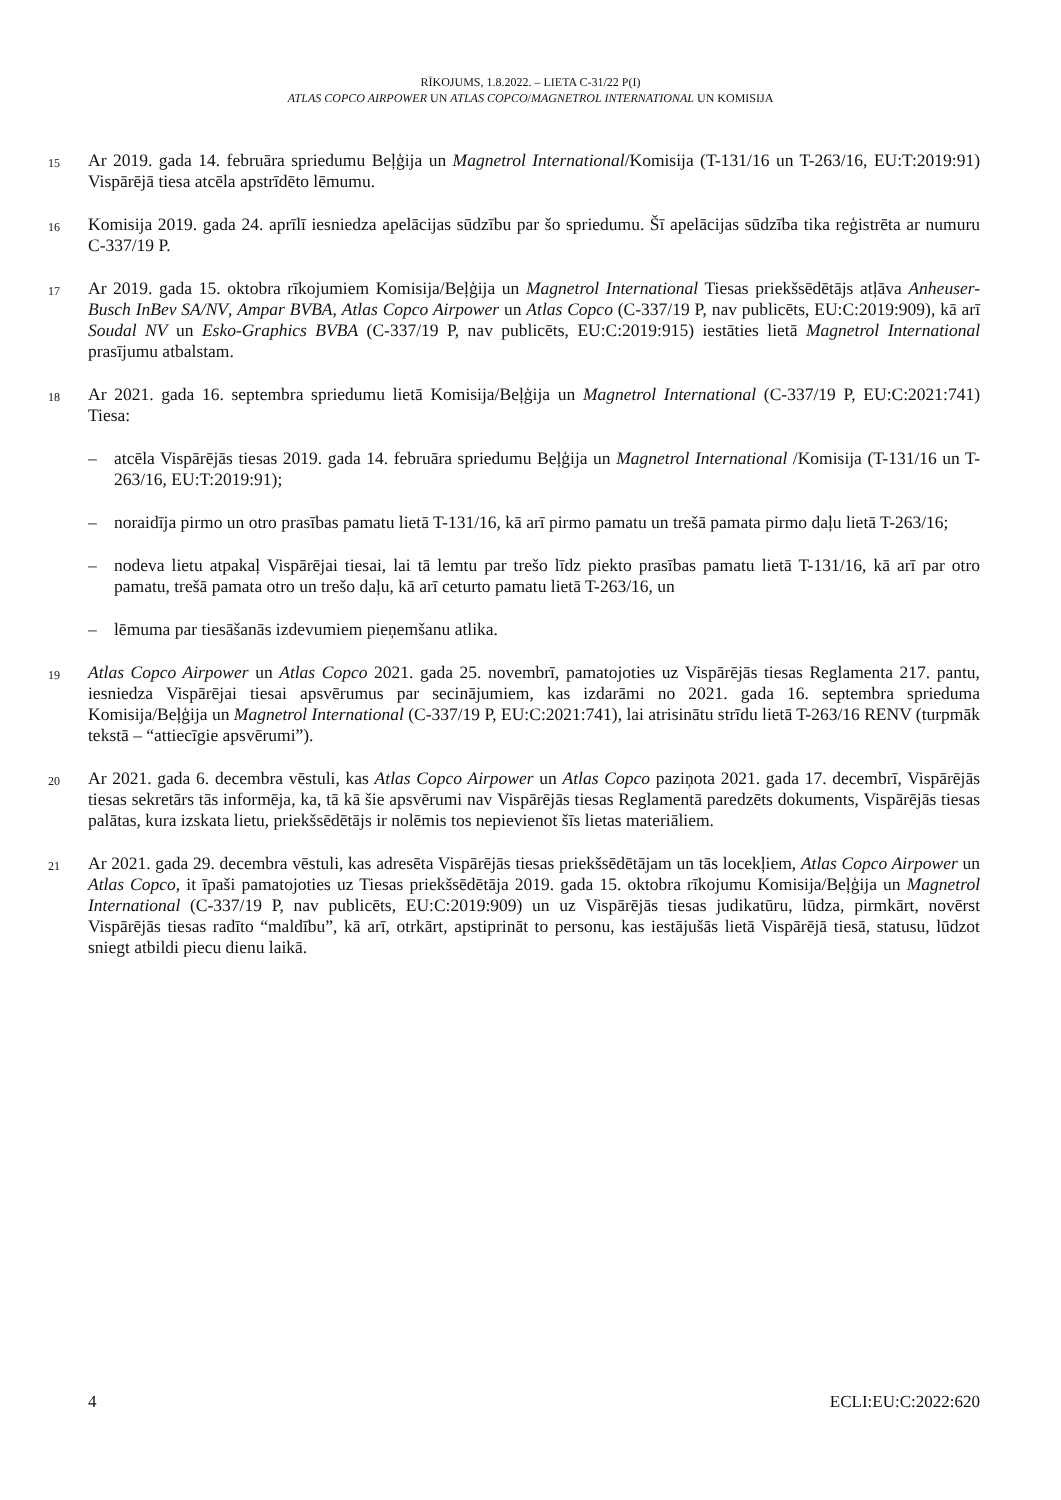RĪKOJUMS, 1.8.2022. – LIETA C-31/22 P(I)
ATLAS COPCO AIRPOWER UN ATLAS COPCO/MAGNETROL INTERNATIONAL UN KOMISIJA
15
Ar 2019. gada 14. februāra spriedumu Beļģija un Magnetrol International/Komisija (T-131/16 un T-263/16, EU:T:2019:91) Vispārējā tiesa atcēla apstrīdēto lēmumu.
16
Komisija 2019. gada 24. aprīlī iesniedza apelācijas sūdzību par šo spriedumu. Šī apelācijas sūdzība tika reģistrēta ar numuru C-337/19 P.
17
Ar 2019. gada 15. oktobra rīkojumiem Komisija/Beļģija un Magnetrol International Tiesas priekšsēdētājs atļāva Anheuser-Busch InBev SA/NV, Ampar BVBA, Atlas Copco Airpower un Atlas Copco (C-337/19 P, nav publicēts, EU:C:2019:909), kā arī Soudal NV un Esko-Graphics BVBA (C-337/19 P, nav publicēts, EU:C:2019:915) iestāties lietā Magnetrol International prasījumu atbalstam.
18
Ar 2021. gada 16. septembra spriedumu lietā Komisija/Beļģija un Magnetrol International (C-337/19 P, EU:C:2021:741) Tiesa:
– atcēla Vispārējās tiesas 2019. gada 14. februāra spriedumu Beļģija un Magnetrol International /Komisija (T-131/16 un T-263/16, EU:T:2019:91);
– noraidīja pirmo un otro prasības pamatu lietā T-131/16, kā arī pirmo pamatu un trešā pamata pirmo daļu lietā T-263/16;
– nodeva lietu atpakaļ Vispārējai tiesai, lai tā lemtu par trešo līdz piekto prasības pamatu lietā T-131/16, kā arī par otro pamatu, trešā pamata otro un trešo daļu, kā arī ceturto pamatu lietā T-263/16, un
– lēmuma par tiesāšanās izdevumiem pieņemšanu atlika.
19
Atlas Copco Airpower un Atlas Copco 2021. gada 25. novembrī, pamatojoties uz Vispārējās tiesas Reglamenta 217. pantu, iesniedza Vispārējai tiesai apsvērumus par secinājumiem, kas izdarāmi no 2021. gada 16. septembra sprieduma Komisija/Beļģija un Magnetrol International (C-337/19 P, EU:C:2021:741), lai atrisinātu strīdu lietā T-263/16 RENV (turpmāk tekstā – “attiecīgie apsvērumi”).
20
Ar 2021. gada 6. decembra vēstuli, kas Atlas Copco Airpower un Atlas Copco paziņota 2021. gada 17. decembrī, Vispārējās tiesas sekretārs tās informēja, ka, tā kā šie apsvērumi nav Vispārējās tiesas Reglamentā paredzēts dokuments, Vispārējās tiesas palātas, kura izskata lietu, priekšsēdētājs ir nolēmis tos nepievienot šīs lietas materiāliem.
21
Ar 2021. gada 29. decembra vēstuli, kas adresēta Vispārējās tiesas priekšsēdētājam un tās locekļiem, Atlas Copco Airpower un Atlas Copco, it īpaši pamatojoties uz Tiesas priekšsēdētāja 2019. gada 15. oktobra rīkojumu Komisija/Beļģija un Magnetrol International (C-337/19 P, nav publicēts, EU:C:2019:909) un uz Vispārējās tiesas judikatūru, lūdza, pirmkārt, novērst Vispārējās tiesas radīto “maldību”, kā arī, otrkārt, apstiprināt to personu, kas iestājušās lietā Vispārējā tiesā, statusu, lūdzot sniegt atbildi piecu dienu laikā.
4 ECLI:EU:C:2022:620